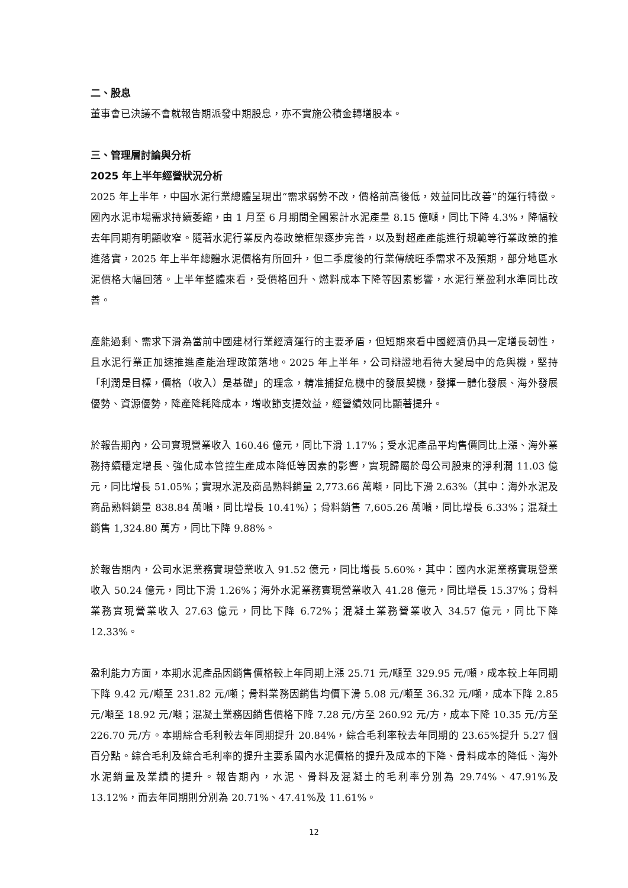二、股息
董事會已決議不會就報告期派發中期股息，亦不實施公積金轉增股本。
三、管理層討論與分析
2025 年上半年經營狀況分析
2025 年上半年，中国水泥行業總體呈現出“需求弱勢不改，價格前高後低，效益同比改善”的運行特徵。國內水泥市場需求持續萎縮，由 1 月至 6 月期間全國累計水泥產量 8.15 億噸，同比下降 4.3%，降幅較去年同期有明顯收窄。隨著水泥行業反內卷政策框架逐步完善，以及對超產產能進行規範等行業政策的推進落實，2025 年上半年總體水泥價格有所回升，但二季度後的行業傳統旺季需求不及預期，部分地區水泥價格大幅回落。上半年整體來看，受價格回升、燃料成本下降等因素影響，水泥行業盈利水準同比改善。
產能過剩、需求下滑為當前中國建材行業經濟運行的主要矛盾，但短期來看中國經濟仍具一定增長韌性，且水泥行業正加速推進產能治理政策落地。2025 年上半年，公司辯證地看待大變局中的危與機，堅持「利潤是目標，價格（收入）是基礎」的理念，精准捕捉危機中的發展契機，發揮一體化發展、海外發展優勢、資源優勢，降產降耗降成本，增收節支提效益，經營績效同比顯著提升。
於報告期內，公司實現營業收入 160.46 億元，同比下滑 1.17%；受水泥產品平均售價同比上漲、海外業務持續穩定增長、強化成本管控生產成本降低等因素的影響，實現歸屬於母公司股東的淨利潤 11.03 億元，同比增長 51.05%；實現水泥及商品熟料銷量 2,773.66 萬噸，同比下滑 2.63%（其中：海外水泥及商品熟料銷量 838.84 萬噸，同比增長 10.41%）；骨料銷售 7,605.26 萬噸，同比增長 6.33%；混凝土銷售 1,324.80 萬方，同比下降 9.88%。
於報告期內，公司水泥業務實現營業收入 91.52 億元，同比增長 5.60%，其中：國內水泥業務實現營業收入 50.24 億元，同比下滑 1.26%；海外水泥業務實現營業收入 41.28 億元，同比增長 15.37%；骨料業務實現營業收入 27.63 億元，同比下降 6.72%；混凝土業務營業收入 34.57 億元，同比下降 12.33%。
盈利能力方面，本期水泥產品因銷售價格較上年同期上漲 25.71 元/噸至 329.95 元/噸，成本較上年同期下降 9.42 元/噸至 231.82 元/噸；骨料業務因銷售均價下滑 5.08 元/噸至 36.32 元/噸，成本下降 2.85 元/噸至 18.92 元/噸；混凝土業務因銷售價格下降 7.28 元/方至 260.92 元/方，成本下降 10.35 元/方至 226.70 元/方。本期綜合毛利較去年同期提升 20.84%，綜合毛利率較去年同期的 23.65%提升 5.27 個百分點。綜合毛利及綜合毛利率的提升主要系國內水泥價格的提升及成本的下降、骨料成本的降低、海外水泥銷量及業績的提升。報告期內，水泥、骨料及混凝土的毛利率分別為 29.74%、47.91%及 13.12%，而去年同期則分別為 20.71%、47.41%及 11.61%。
12